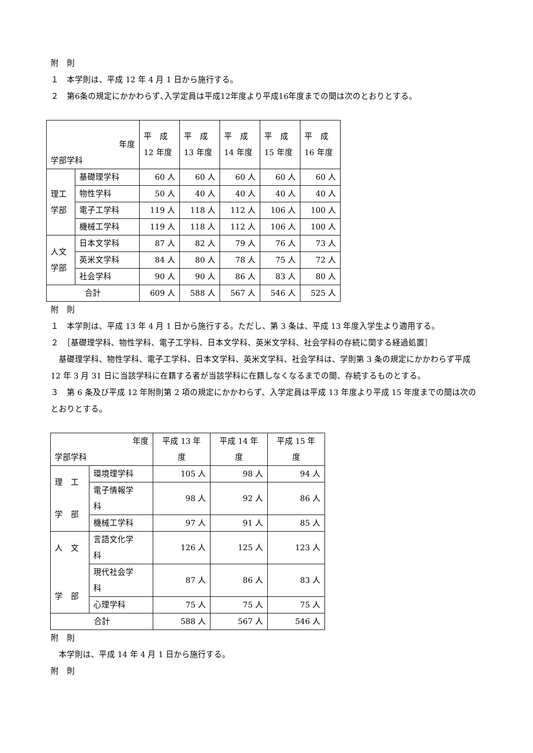附　則
１　本学則は、平成 12 年 4 月 1 日から施行する。
２　第6条の規定にかかわらず､入学定員は平成12年度より平成16年度までの間は次のとおりとする。
| 年度 学部学科 | | 平 成 12 年度 | 平 成 13 年度 | 平 成 14 年度 | 平 成 15 年度 | 平 成 16 年度 |
| 理工 学部 | 基礎理学科 | 60 人 | 60 人 | 60 人 | 60 人 | 60 人 |
| | 物性学科 | 50 人 | 40 人 | 40 人 | 40 人 | 40 人 |
| | 電子工学科 | 119 人 | 118 人 | 112 人 | 106 人 | 100 人 |
| | 機械工学科 | 119 人 | 118 人 | 112 人 | 106 人 | 100 人 |
| 人文 学部 | 日本文学科 | 87 人 | 82 人 | 79 人 | 76 人 | 73 人 |
| | 英米文学科 | 84 人 | 80 人 | 78 人 | 75 人 | 72 人 |
| | 社会学科 | 90 人 | 90 人 | 86 人 | 83 人 | 80 人 |
| 合計 | | 609 人 | 588 人 | 567 人 | 546 人 | 525 人 |
附　則
１　本学則は、平成 13 年 4 月 1 日から施行する。ただし、第 3 条は、平成 13 年度入学生より適用する。
２　［基礎理学科、物性学科、電子工学科、日本文学科、英米文学科、社会学科の存続に関する経過処置］
　基礎理学科、物性学科、電子工学科、日本文学科、英米文学科、社会学科は、学則第 3 条の規定にかかわらず平成 12 年 3 月 31 日に当該学科に在籍する者が当該学科に在籍しなくなるまでの間、存続するものとする。
３　第 6 条及び平成 12 年附則第 2 項の規定にかかわらず、入学定員は平成 13 年度より平成 15 年度までの間は次のとおりとする。
| 年度 学部学科 | | 平成 13 年 度 | 平成 14 年 度 | 平成 15 年 度 |
| 理 工 学 部 | 環境理学科 | 105 人 | 98 人 | 94 人 |
| | 電子情報学 科 | 98 人 | 92 人 | 86 人 |
| | 機械工学科 | 97 人 | 91 人 | 85 人 |
| 人 文 学 部 | 言語文化学 科 | 126 人 | 125 人 | 123 人 |
| | 現代社会学 科 | 87 人 | 86 人 | 83 人 |
| | 心理学科 | 75 人 | 75 人 | 75 人 |
| 合計 | | 588 人 | 567 人 | 546 人 |
附　則
　本学則は、平成 14 年 4 月 1 日から施行する。
附　則